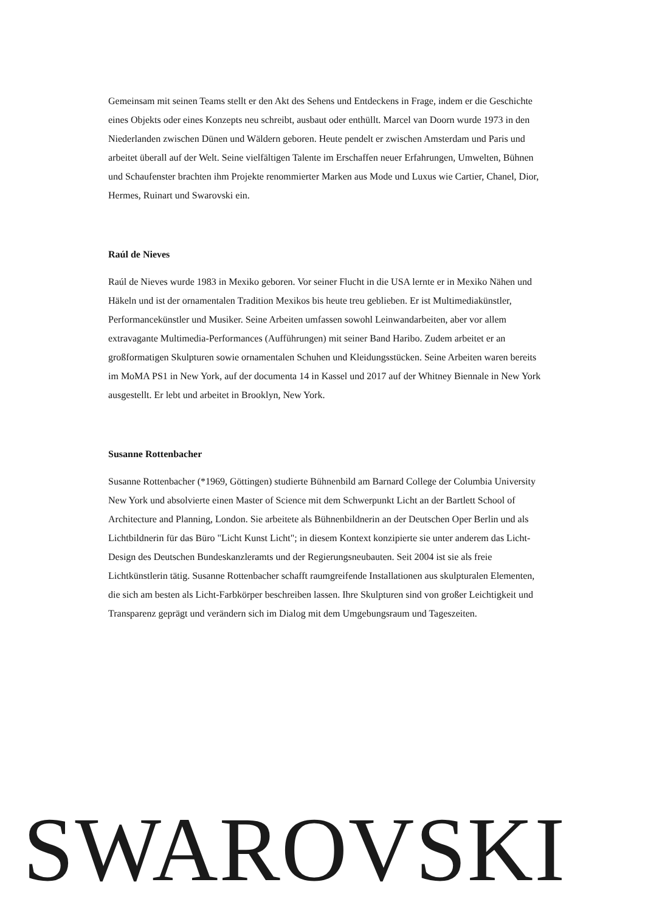Gemeinsam mit seinen Teams stellt er den Akt des Sehens und Entdeckens in Frage, indem er die Geschichte eines Objekts oder eines Konzepts neu schreibt, ausbaut oder enthüllt. Marcel van Doorn wurde 1973 in den Niederlanden zwischen Dünen und Wäldern geboren. Heute pendelt er zwischen Amsterdam und Paris und arbeitet überall auf der Welt. Seine vielfältigen Talente im Erschaffen neuer Erfahrungen, Umwelten, Bühnen und Schaufenster brachten ihm Projekte renommierter Marken aus Mode und Luxus wie Cartier, Chanel, Dior, Hermes, Ruinart und Swarovski ein.
Raúl de Nieves
Raúl de Nieves wurde 1983 in Mexiko geboren. Vor seiner Flucht in die USA lernte er in Mexiko Nähen und Häkeln und ist der ornamentalen Tradition Mexikos bis heute treu geblieben. Er ist Multimediakünstler, Performancekünstler und Musiker. Seine Arbeiten umfassen sowohl Leinwandarbeiten, aber vor allem extravagante Multimedia-Performances (Aufführungen) mit seiner Band Haribo. Zudem arbeitet er an großformatigen Skulpturen sowie ornamentalen Schuhen und Kleidungsstücken. Seine Arbeiten waren bereits im MoMA PS1 in New York, auf der documenta 14 in Kassel und 2017 auf der Whitney Biennale in New York ausgestellt. Er lebt und arbeitet in Brooklyn, New York.
Susanne Rottenbacher
Susanne Rottenbacher (*1969, Göttingen) studierte Bühnenbild am Barnard College der Columbia University New York und absolvierte einen Master of Science mit dem Schwerpunkt Licht an der Bartlett School of Architecture and Planning, London. Sie arbeitete als Bühnenbildnerin an der Deutschen Oper Berlin und als Lichtbildnerin für das Büro "Licht Kunst Licht"; in diesem Kontext konzipierte sie unter anderem das Licht-Design des Deutschen Bundeskanzleramts und der Regierungsneubauten. Seit 2004 ist sie als freie Lichtkünstlerin tätig. Susanne Rottenbacher schafft raumgreifende Installationen aus skulpturalen Elementen, die sich am besten als Licht-Farbkörper beschreiben lassen. Ihre Skulpturen sind von großer Leichtigkeit und Transparenz geprägt und verändern sich im Dialog mit dem Umgebungsraum und Tageszeiten.
SWAROVSKI